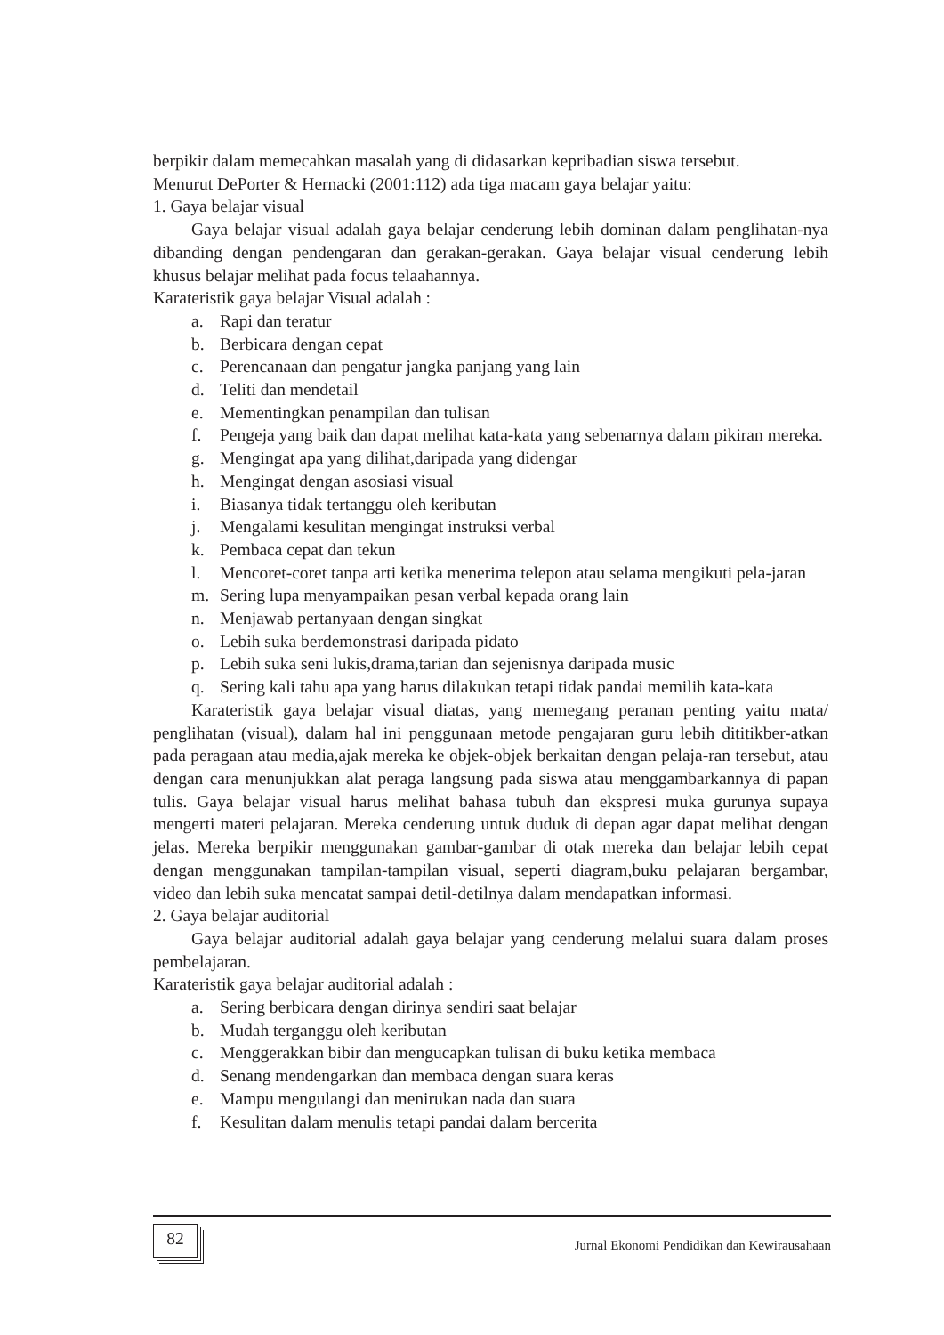berpikir dalam memecahkan masalah yang di didasarkan kepribadian siswa tersebut.
Menurut DePorter & Hernacki (2001:112) ada tiga macam gaya belajar yaitu:
1. Gaya belajar visual
Gaya belajar visual adalah gaya belajar cenderung lebih dominan dalam penglihatan-nya dibanding dengan pendengaran dan gerakan-gerakan. Gaya belajar visual cenderung lebih khusus belajar melihat pada focus telaahannya.
Karateristik gaya belajar Visual adalah :
a. Rapi dan teratur
b. Berbicara dengan cepat
c. Perencanaan dan pengatur jangka panjang yang lain
d. Teliti dan mendetail
e. Mementingkan penampilan dan tulisan
f. Pengeja yang baik dan dapat melihat kata-kata yang sebenarnya dalam pikiran mereka.
g. Mengingat apa yang dilihat,daripada yang didengar
h. Mengingat dengan asosiasi visual
i. Biasanya tidak tertanggu oleh keributan
j. Mengalami kesulitan mengingat instruksi verbal
k. Pembaca cepat dan tekun
l. Mencoret-coret tanpa arti ketika menerima telepon atau selama mengikuti pela-jaran
m. Sering lupa menyampaikan pesan verbal kepada orang lain
n. Menjawab pertanyaan dengan singkat
o. Lebih suka berdemonstrasi daripada pidato
p. Lebih suka seni lukis,drama,tarian dan sejenisnya daripada music
q. Sering kali tahu apa yang harus dilakukan tetapi tidak pandai memilih kata-kata
Karateristik gaya belajar visual diatas, yang memegang peranan penting yaitu mata/ penglihatan (visual), dalam hal ini penggunaan metode pengajaran guru lebih dititikber-atkan pada peragaan atau media,ajak mereka ke objek-objek berkaitan dengan pelaja-ran tersebut, atau dengan cara menunjukkan alat peraga langsung pada siswa atau menggambarkannya di papan tulis. Gaya belajar visual harus melihat bahasa tubuh dan ekspresi muka gurunya supaya mengerti materi pelajaran. Mereka cenderung untuk duduk di depan agar dapat melihat dengan jelas. Mereka berpikir menggunakan gambar-gambar di otak mereka dan belajar lebih cepat dengan menggunakan tampilan-tampilan visual, seperti diagram,buku pelajaran bergambar, video dan lebih suka mencatat sampai detil-detilnya dalam mendapatkan informasi.
2. Gaya belajar auditorial
Gaya belajar auditorial adalah gaya belajar yang cenderung melalui suara dalam proses pembelajaran.
Karateristik gaya belajar auditorial adalah :
a. Sering berbicara dengan dirinya sendiri saat belajar
b. Mudah terganggu oleh keributan
c. Menggerakkan bibir dan mengucapkan tulisan di buku ketika membaca
d. Senang mendengarkan dan membaca dengan suara keras
e. Mampu mengulangi dan menirukan nada dan suara
f. Kesulitan dalam menulis tetapi pandai dalam bercerita
82
Jurnal Ekonomi Pendidikan dan Kewirausahaan